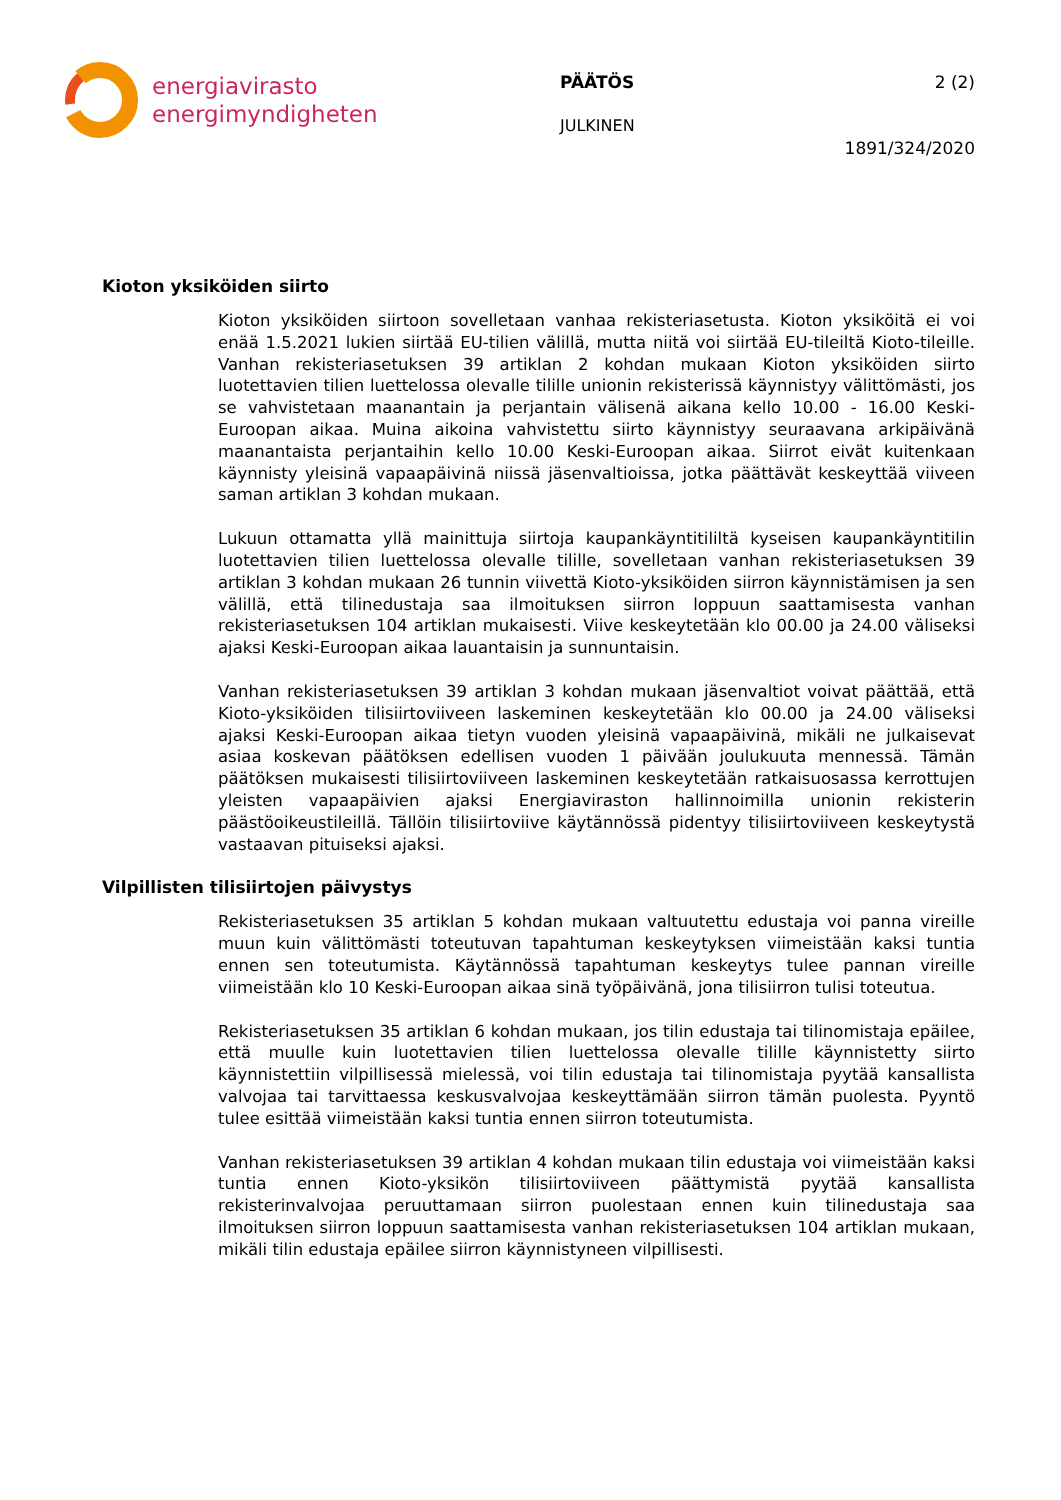energiavirasto
energimyndigheten
PÄÄTÖS 2 (2)
JULKINEN
1891/324/2020
Kioton yksiköiden siirto
Kioton yksiköiden siirtoon sovelletaan vanhaa rekisteriasetusta. Kioton yksiköitä ei voi enää 1.5.2021 lukien siirtää EU-tilien välillä, mutta niitä voi siirtää EU-tileiltä Kioto-tileille. Vanhan rekisteriasetuksen 39 artiklan 2 kohdan mukaan Kioton yksiköiden siirto luotettavien tilien luettelossa olevalle tilille unionin rekisterissä käynnistyy välittömästi, jos se vahvistetaan maanantain ja perjantain välisenä aikana kello 10.00 - 16.00 Keski-Euroopan aikaa. Muina aikoina vahvistettu siirto käynnistyy seuraavana arkipäivänä maanantaista perjantaihin kello 10.00 Keski-Euroopan aikaa. Siirrot eivät kuitenkaan käynnisty yleisinä vapaapäivinä niissä jäsenvaltioissa, jotka päättävät keskeyttää viiveen saman artiklan 3 kohdan mukaan.
Lukuun ottamatta yllä mainittuja siirtoja kaupankäyntitililtä kyseisen kaupankäyntitilin luotettavien tilien luettelossa olevalle tilille, sovelletaan vanhan rekisteriasetuksen 39 artiklan 3 kohdan mukaan 26 tunnin viivettä Kioto-yksiköiden siirron käynnistämisen ja sen välillä, että tilinedustaja saa ilmoituksen siirron loppuun saattamisesta vanhan rekisteriasetuksen 104 artiklan mukaisesti. Viive keskeytetään klo 00.00 ja 24.00 väliseksi ajaksi Keski-Euroopan aikaa lauantaisin ja sunnuntaisin.
Vanhan rekisteriasetuksen 39 artiklan 3 kohdan mukaan jäsenvaltiot voivat päättää, että Kioto-yksiköiden tilisiirtoviiveen laskeminen keskeytetään klo 00.00 ja 24.00 väliseksi ajaksi Keski-Euroopan aikaa tietyn vuoden yleisinä vapaapäivinä, mikäli ne julkaisevat asiaa koskevan päätöksen edellisen vuoden 1 päivään joulukuuta mennessä. Tämän päätöksen mukaisesti tilisiirtoviiveen laskeminen keskeytetään ratkaisuosassa kerrottujen yleisten vapaapäivien ajaksi Energiaviraston hallinnoimilla unionin rekisterin päästöoikeustileillä. Tällöin tilisiirtoviive käytännössä pidentyy tilisiirtoviiveen keskeytystä vastaavan pituiseksi ajaksi.
Vilpillisten tilisiirtojen päivystys
Rekisteriasetuksen 35 artiklan 5 kohdan mukaan valtuutettu edustaja voi panna vireille muun kuin välittömästi toteutuvan tapahtuman keskeytyksen viimeistään kaksi tuntia ennen sen toteutumista. Käytännössä tapahtuman keskeytys tulee pannan vireille viimeistään klo 10 Keski-Euroopan aikaa sinä työpäivänä, jona tilisiirron tulisi toteutua.
Rekisteriasetuksen 35 artiklan 6 kohdan mukaan, jos tilin edustaja tai tilinomistaja epäilee, että muulle kuin luotettavien tilien luettelossa olevalle tilille käynnistetty siirto käynnistettiin vilpillisessä mielessä, voi tilin edustaja tai tilinomistaja pyytää kansallista valvojaa tai tarvittaessa keskusvalvojaa keskeyttämään siirron tämän puolesta. Pyyntö tulee esittää viimeistään kaksi tuntia ennen siirron toteutumista.
Vanhan rekisteriasetuksen 39 artiklan 4 kohdan mukaan tilin edustaja voi viimeistään kaksi tuntia ennen Kioto-yksikön tilisiirtoviiveen päättymistä pyytää kansallista rekisterinvalvojaa peruuttamaan siirron puolestaan ennen kuin tilinedustaja saa ilmoituksen siirron loppuun saattamisesta vanhan rekisteriasetuksen 104 artiklan mukaan, mikäli tilin edustaja epäilee siirron käynnistyneen vilpillisesti.